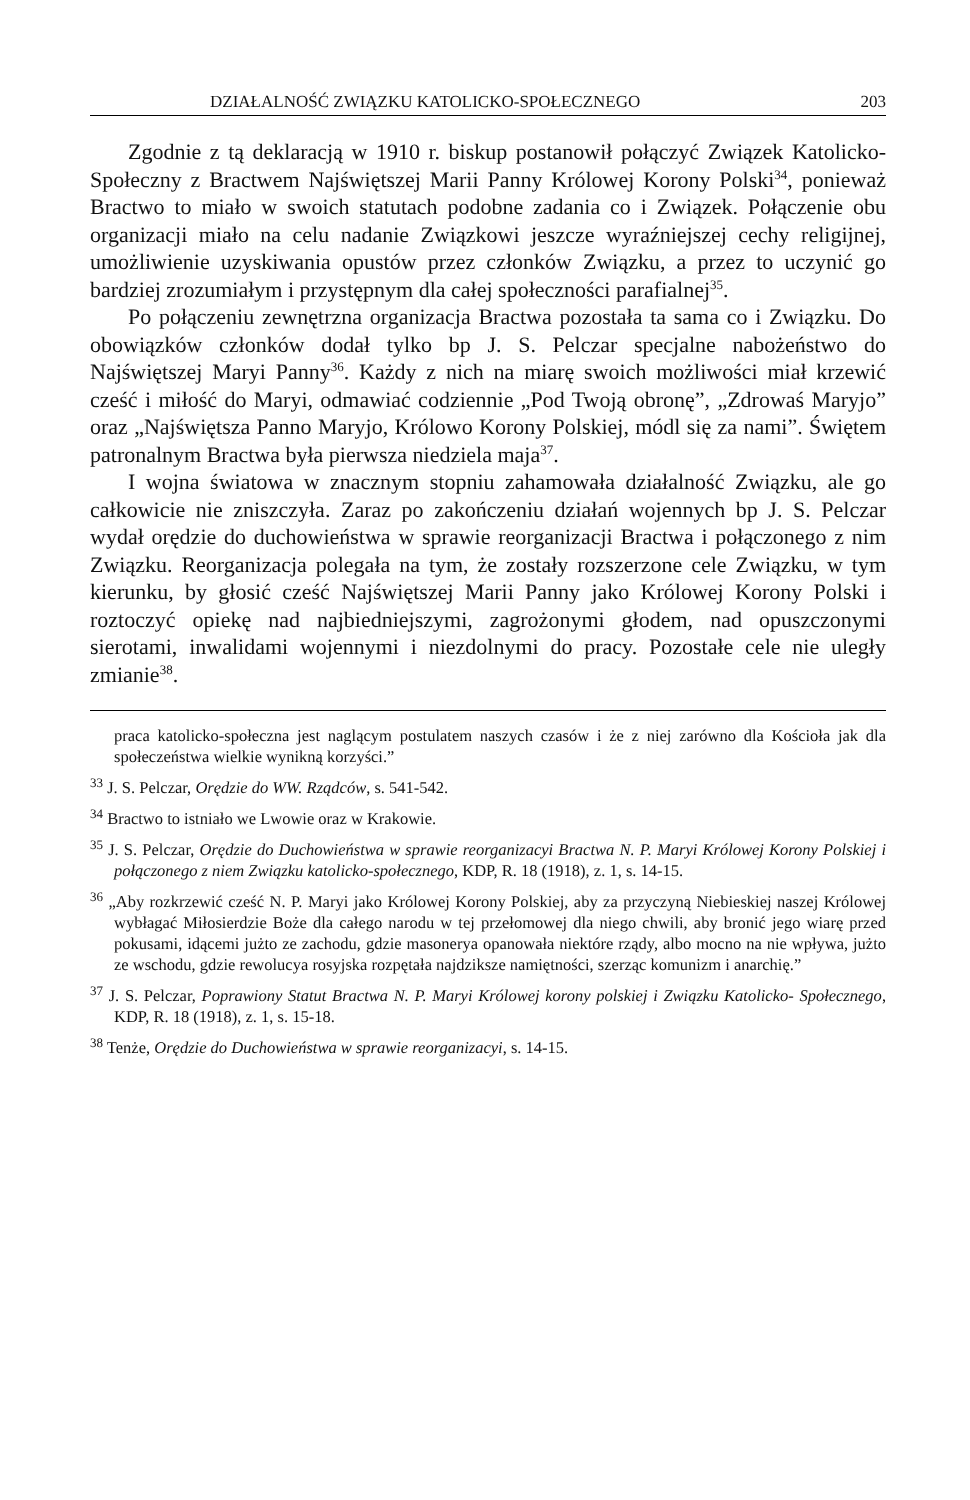DZIAŁALNOŚĆ ZWIĄZKU KATOLICKO-SPOŁECZNEGO 203
Zgodnie z tą deklaracją w 1910 r. biskup postanowił połączyć Związek Katolicko-Społeczny z Bractwem Najświętszej Marii Panny Królowej Korony Polski<sup>34</sup>, ponieważ Bractwo to miało w swoich statutach podobne zadania co i Związek. Połączenie obu organizacji miało na celu nadanie Związkowi jeszcze wyraźniejszej cechy religijnej, umożliwienie uzyskiwania opustów przez członków Związku, a przez to uczynić go bardziej zrozumiałym i przystępnym dla całej społeczności parafialnej<sup>35</sup>.
Po połączeniu zewnętrzna organizacja Bractwa pozostała ta sama co i Związku. Do obowiązków członków dodał tylko bp J. S. Pelczar specjalne nabożeństwo do Najświętszej Maryi Panny<sup>36</sup>. Każdy z nich na miarę swoich możliwości miał krzewić cześć i miłość do Maryi, odmawiać codziennie „Pod Twoją obronę”, „Zdrowaś Maryjo” oraz „Najświętsza Panno Maryjo, Królowo Korony Polskiej, módl się za nami”. Świętem patronalnym Bractwa była pierwsza niedziela maja<sup>37</sup>.
I wojna światowa w znacznym stopniu zahamowała działalność Związku, ale go całkowicie nie zniszczyła. Zaraz po zakończeniu działań wojennych bp J. S. Pelczar wydał orędzie do duchowieństwa w sprawie reorganizacji Bractwa i połączonego z nim Związku. Reorganizacja polegała na tym, że zostały rozszerzone cele Związku, w tym kierunku, by głosić cześć Najświętszej Marii Panny jako Królowej Korony Polski i roztoczyć opiekę nad najbiedniejszymi, zagrożonymi głodem, nad opuszczonymi sierotami, inwalidami wojennymi i niezdolnymi do pracy. Pozostałe cele nie uległy zmianie<sup>38</sup>.
praca katolicko-społeczna jest naglącym postulatem naszych czasów i że z niej zarówno dla Kościoła jak dla społeczeństwa wielkie wynikną korzyści.”
<sup>33</sup> J. S. Pelczar, Orędzie do WW. Rządców, s. 541-542.
<sup>34</sup> Bractwo to istniało we Lwowie oraz w Krakowie.
<sup>35</sup> J. S. Pelczar, Orędzie do Duchowieństwa w sprawie reorganizacyi Bractwa N. P. Maryi Królowej Korony Polskiej i połączonego z niem Związku katolicko-społecznego, KDP, R. 18 (1918), z. 1, s. 14-15.
<sup>36</sup> „Aby rozkrzewić cześć N. P. Maryi jako Królowej Korony Polskiej, aby za przyczyną Niebieskiej naszej Królowej wybłagać Miłosierdzie Boże dla całego narodu w tej przełomowej dla niego chwili, aby bronić jego wiarę przed pokusami, idącemi jużto ze zachodu, gdzie masonerya opanowała niektóre rządy, albo mocno na nie wpływa, jużto ze wschodu, gdzie rewolucya rosyjska rozpętała najdziksze namiętności, szerząc komunizm i anarchię.”
<sup>37</sup> J. S. Pelczar, Poprawiony Statut Bractwa N. P. Maryi Królowej korony polskiej i Związku Katolicko- Społecznego, KDP, R. 18 (1918), z. 1, s. 15-18.
<sup>38</sup> Tenże, Orędzie do Duchowieństwa w sprawie reorganizacyi, s. 14-15.